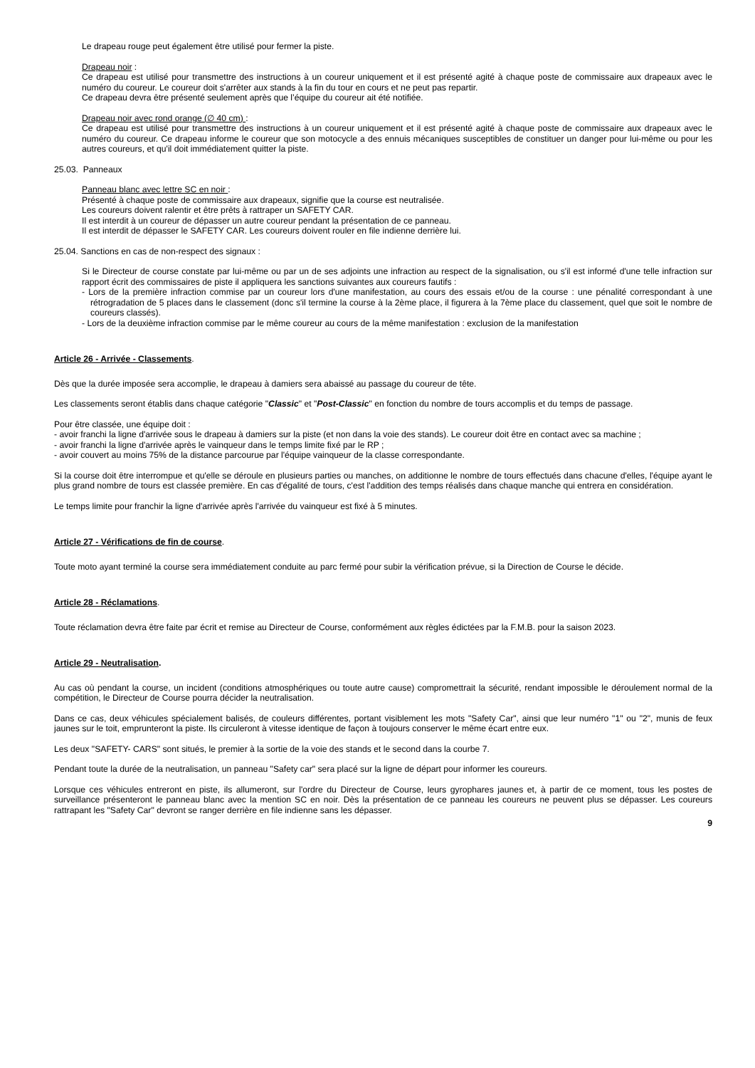Le drapeau rouge peut également être utilisé pour fermer la piste.
Drapeau noir :
Ce drapeau est utilisé pour transmettre des instructions à un coureur uniquement et il est présenté agité à chaque poste de commissaire aux drapeaux avec le numéro du coureur. Le coureur doit s'arrêter aux stands à la fin du tour en cours et ne peut pas repartir.
Ce drapeau devra être présenté seulement après que l’équipe du coureur ait été notifiée.
Drapeau noir avec rond orange (∅ 40 cm) :
Ce drapeau est utilisé pour transmettre des instructions à un coureur uniquement et il est présenté agité à chaque poste de commissaire aux drapeaux avec le numéro du coureur. Ce drapeau informe le coureur que son motocycle a des ennuis mécaniques susceptibles de constituer un danger pour lui-même ou pour les autres coureurs, et qu'il doit immédiatement quitter la piste.
25.03. Panneaux
Panneau blanc avec lettre SC en noir :
Présenté à chaque poste de commissaire aux drapeaux, signifie que la course est neutralisée.
Les coureurs doivent ralentir et être prêts à rattraper un SAFETY CAR.
Il est interdit à un coureur de dépasser un autre coureur pendant la présentation de ce panneau.
Il est interdit de dépasser le SAFETY CAR. Les coureurs doivent rouler en file indienne derrière lui.
25.04. Sanctions en cas de non-respect des signaux :
Si le Directeur de course constate par lui-même ou par un de ses adjoints une infraction au respect de la signalisation, ou s'il est informé d'une telle infraction sur rapport écrit des commissaires de piste il appliquera les sanctions suivantes aux coureurs fautifs :
- Lors de la première infraction commise par un coureur lors d'une manifestation, au cours des essais et/ou de la course : une pénalité correspondant à une rétrogradation de 5 places dans le classement (donc s'il termine la course à la 2ème place, il figurera à la 7ème place du classement, quel que soit le nombre de coureurs classés).
- Lors de la deuxième infraction commise par le même coureur au cours de la même manifestation : exclusion de la manifestation
Article 26 - Arrivée - Classements.
Dès que la durée imposée sera accomplie, le drapeau à damiers sera abaissé au passage du coureur de tête.
Les classements seront établis dans chaque catégorie "Classic" et "Post-Classic" en fonction du nombre de tours accomplis et du temps de passage.
Pour être classée, une équipe doit :
- avoir franchi la ligne d'arrivée sous le drapeau à damiers sur la piste (et non dans la voie des stands). Le coureur doit être en contact avec sa machine ;
- avoir franchi la ligne d'arrivée après le vainqueur dans le temps limite fixé par le RP ;
- avoir couvert au moins 75% de la distance parcourue par l'équipe vainqueur de la classe correspondante.
Si la course doit être interrompue et qu'elle se déroule en plusieurs parties ou manches, on additionne le nombre de tours effectués dans chacune d'elles, l'équipe ayant le plus grand nombre de tours est classée première. En cas d'égalité de tours, c'est l'addition des temps réalisés dans chaque manche qui entrera en considération.
Le temps limite pour franchir la ligne d'arrivée après l'arrivée du vainqueur est fixé à 5 minutes.
Article 27 - Vérifications de fin de course.
Toute moto ayant terminé la course sera immédiatement conduite au parc fermé pour subir la vérification prévue, si la Direction de Course le décide.
Article 28 - Réclamations.
Toute réclamation devra être faite par écrit et remise au Directeur de Course, conformément aux règles édictées par la F.M.B. pour la saison 2023.
Article 29 - Neutralisation.
Au cas où pendant la course, un incident (conditions atmosphériques ou toute autre cause) compromettrait la sécurité, rendant impossible le déroulement normal de la compétition, le Directeur de Course pourra décider la neutralisation.
Dans ce cas, deux véhicules spécialement balisés, de couleurs différentes, portant visiblement les mots "Safety Car", ainsi que leur numéro "1" ou "2", munis de feux jaunes sur le toit, emprunteront la piste. Ils circuleront à vitesse identique de façon à toujours conserver le même écart entre eux.
Les deux "SAFETY- CARS" sont situés, le premier à la sortie de la voie des stands et le second dans la courbe 7.
Pendant toute la durée de la neutralisation, un panneau "Safety car" sera placé sur la ligne de départ pour informer les coureurs.
Lorsque ces véhicules entreront en piste, ils allumeront, sur l'ordre du Directeur de Course, leurs gyrophares jaunes et, à partir de ce moment, tous les postes de surveillance présenteront le panneau blanc avec la mention SC en noir. Dès la présentation de ce panneau les coureurs ne peuvent plus se dépasser. Les coureurs rattrapant les "Safety Car" devront se ranger derrière en file indienne sans les dépasser.
9